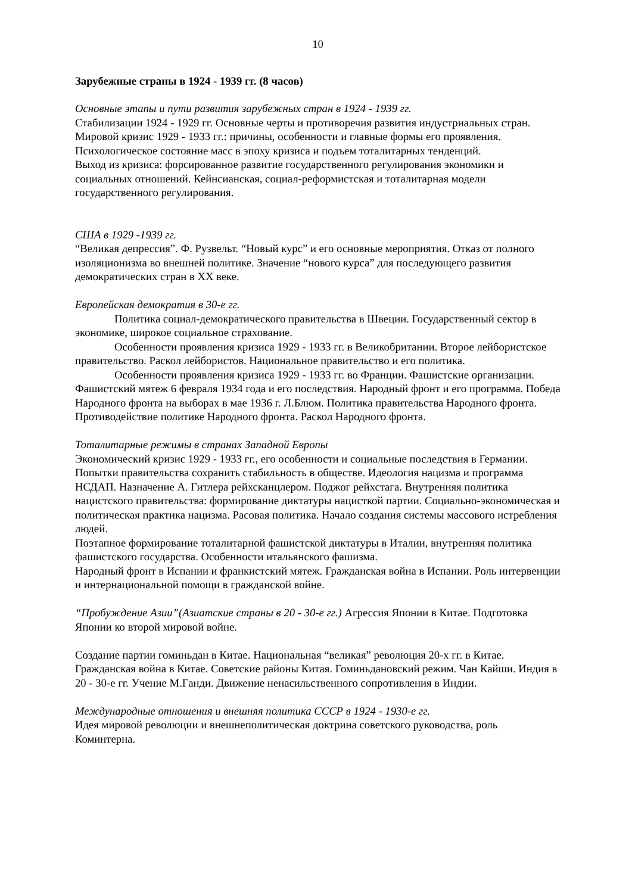10
Зарубежные страны в 1924 - 1939 гг. (8 часов)
Основные этапы и пути развития зарубежных стран в 1924 - 1939 гг.
Стабилизации 1924 - 1929 гг. Основные черты и противоречия развития индустриальных стран. Мировой кризис 1929 - 1933 гг.: причины, особенности и главные формы его проявления. Психологическое состояние масс в эпоху кризиса и подъем тоталитарных тенденций.
Выход из кризиса: форсированное развитие государственного регулирования экономики и социальных отношений. Кейнсианская, социал-реформистская и тоталитарная модели государственного регулирования.
США в 1929 -1939 гг.
“Великая депрессия”. Ф. Рузвельт. “Новый курс” и его основные мероприятия. Отказ от полного изоляционизма во внешней политике. Значение “нового курса” для последующего развития демократических стран в XX веке.
Европейская демократия в 30-е гг.
Политика социал-демократического правительства в Швеции. Государственный сектор в экономике, широкое социальное страхование.
Особенности проявления кризиса 1929 - 1933 гг. в Великобритании. Второе лейбористское правительство. Раскол лейбористов. Национальное правительство и его политика.
Особенности проявления кризиса 1929 - 1933 гг. во Франции. Фашистские организации. Фашистский мятеж 6 февраля 1934 года и его последствия. Народный фронт и его программа. Победа Народного фронта на выборах в мае 1936 г. Л.Блюм. Политика правительства Народного фронта. Противодействие политике Народного фронта. Раскол Народного фронта.
Тоталитарные режимы в странах Западной Европы
Экономический кризис 1929 - 1933 гг., его особенности и социальные последствия в Германии. Попытки правительства сохранить стабильность в обществе. Идеология нацизма и программа НСДАП. Назначение А. Гитлера рейхсканцлером. Поджог рейхстага. Внутренняя политика нацистского правительства: формирование диктатуры нацисткой партии. Социально-экономическая и политическая практика нацизма. Расовая политика. Начало создания системы массового истребления людей.
Поэтапное формирование тоталитарной фашистской диктатуры в Италии, внутренняя политика фашистского государства. Особенности итальянского фашизма.
Народный фронт в Испании и франкистский мятеж. Гражданская война в Испании. Роль интервенции и интернациональной помощи в гражданской войне.
“Пробуждение Азии”(Азиатские страны в 20 - 30-е гг.) Агрессия Японии в Китае. Подготовка Японии ко второй мировой войне.
Создание партии гоминьдан в Китае. Национальная “великая” революция 20-х гг. в Китае. Гражданская война в Китае. Советские районы Китая. Гоминьдановский режим. Чан Кайши. Индия в 20 - 30-е гг. Учение М.Ганди. Движение ненасильственного сопротивления в Индии.
Международные отношения и внешняя политика СССР в 1924 - 1930-е гг.
Идея мировой революции и внешнеполитическая доктрина советского руководства, роль Коминтерна.